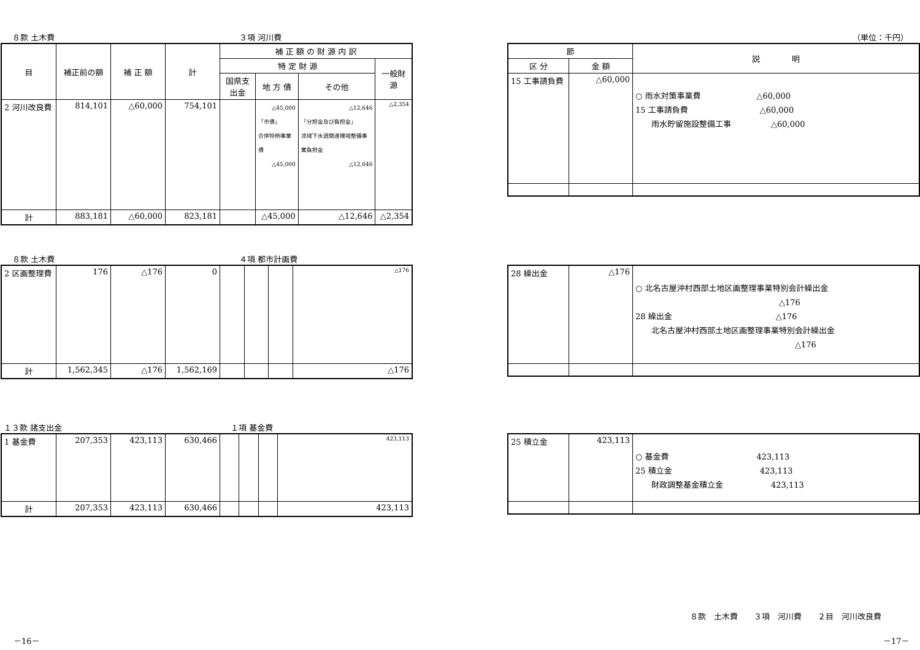８款 土木費 ３項 河川費 （単位：千円）
| 目 | 補正前の額 | 補 正 額 | 計 | 補 正 額 の 財 源 内 訳 | | | |
| --- | --- | --- | --- | --- | --- | --- | --- |
| | | | | 特 定 財 源 | | | 一般財源 |
| | | | | 国県支出金 | 地 方 債 | その他 | |
| 2 河川改良費 | 814,101 | △60,000 | 754,101 | | △45,000 「市債」 合併特例事業債 △45,000 | △12,646 「分担金及び負担金」 流域下水道関連環境整備事業負担金 △12,646 | △2,354 |
| 計 | 883,181 | △60,000 | 823,181 | | △45,000 | △12,646 | △2,354 |
| 節 | | 説 明 |
| --- | --- | --- |
| 区 分 | 金 額 | |
| 15 工事請負費 | △60,000 | ○ 雨水対策事業費 △60,000 15 工事請負費 △60,000 雨水貯留施設整備工事 △60,000 |
８款 土木費 ４項 都市計画費
| 2 区画整理費 | 176 | △176 | 0 | | | | △176 |
| 計 | 1,562,345 | △176 | 1,562,169 | | | | △176 |
| 28 繰出金 | △176 | ○ 北名古屋沖村西部土地区画整理事業特別会計繰出金 △176 28 繰出金 △176 北名古屋沖村西部土地区画整理事業特別会計繰出金 △176 |
１３款 諸支出金 １項 基金費
| 1 基金費 | 207,353 | 423,113 | 630,466 | | | | 423,113 |
| 計 | 207,353 | 423,113 | 630,466 | | | | 423,113 |
| 25 積立金 | 423,113 | ○ 基金費 423,113 25 積立金 423,113 財政調整基金積立金 423,113 |
８款　土木費　　３項　河川費　　２目　河川改良費
－16－ －17－